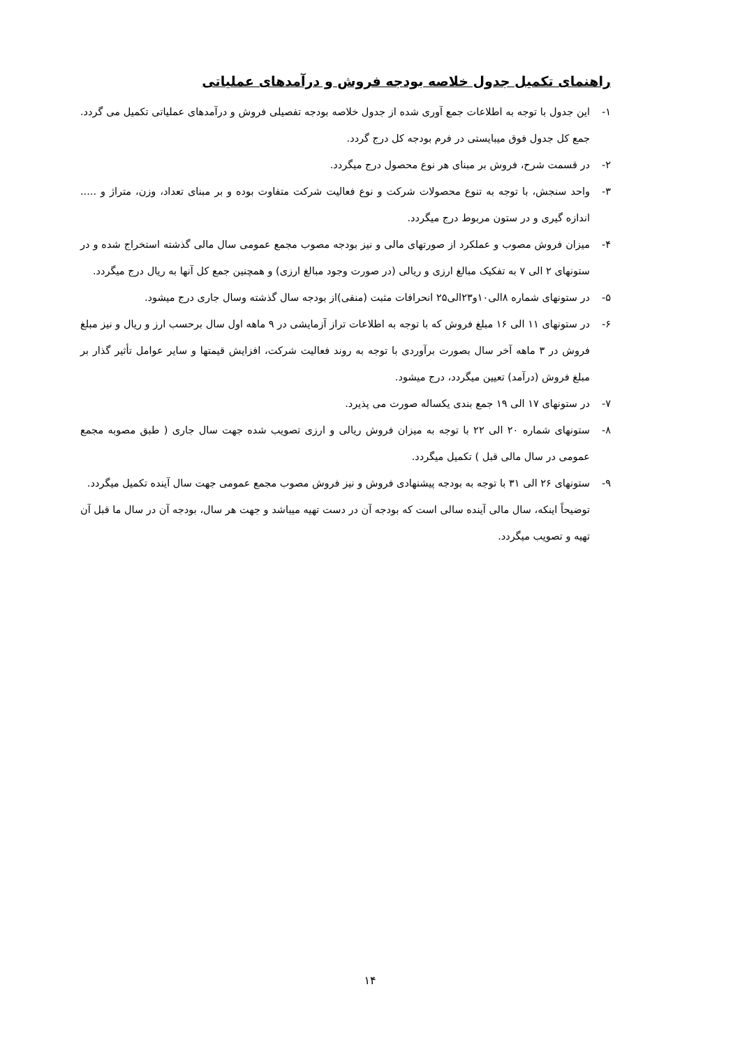راهنمای تکمیل جدول خلاصه بودجه فروش و درآمدهای عملیاتی
۱- این جدول با توجه به اطلاعات جمع آوری شده از جدول خلاصه بودجه تفصیلی فروش و درآمدهای عملیاتی تکمیل می گردد. جمع کل جدول فوق میبایستی در فرم بودجه کل درج گردد.
۲- در قسمت شرح، فروش بر مبنای هر نوع محصول درج میگردد.
۳- واحد سنجش، با توجه به تنوع محصولات شرکت و نوع فعالیت شرکت متفاوت بوده و بر مبنای تعداد، وزن، متراژ و ..... اندازه گیری و در ستون مربوط درج میگردد.
۴- میزان فروش مصوب و عملکرد از صورتهای مالی و نیز بودجه مصوب مجمع عمومی سال مالی گذشته استخراج شده و در ستونهای ۲ الی ۷ به تفکیک مبالغ ارزی و ریالی (در صورت وجود مبالغ ارزی) و همچنین جمع کل آنها به ریال درج میگردد.
۵- در ستونهای شماره ۸الی۱۰و۲۳الی۲۵ انحرافات مثبت (منفی)از بودجه سال گذشته وسال جاری درج میشود.
۶- در ستونهای ۱۱ الی ۱۶ مبلغ فروش که با توجه به اطلاعات تراز آزمایشی در ۹ ماهه اول سال برحسب ارز و ریال و نیز مبلغ فروش در ۳ ماهه آخر سال بصورت برآوردی با توجه به روند فعالیت شرکت، افزایش قیمتها و سایر عوامل تأثیر گذار بر مبلغ فروش (درآمد) تعیین میگردد، درج میشود.
۷- در ستونهای ۱۷ الی ۱۹ جمع بندی یکساله صورت می پذیرد.
۸- ستونهای شماره ۲۰ الی ۲۲ با توجه به میزان فروش ریالی و ارزی تصویب شده جهت سال جاری ( طبق مصوبه مجمع عمومی در سال مالی قبل ) تکمیل میگردد.
۹- ستونهای ۲۶ الی ۳۱ با توجه به بودجه پیشنهادی فروش و نیز فروش مصوب مجمع عمومی جهت سال آینده تکمیل میگردد.
توضیحاً اینکه، سال مالی آینده سالی است که بودجه آن در دست تهیه میباشد و جهت هر سال، بودجه آن در سال ما قبل آن تهیه و تصویب میگردد.
۱۴